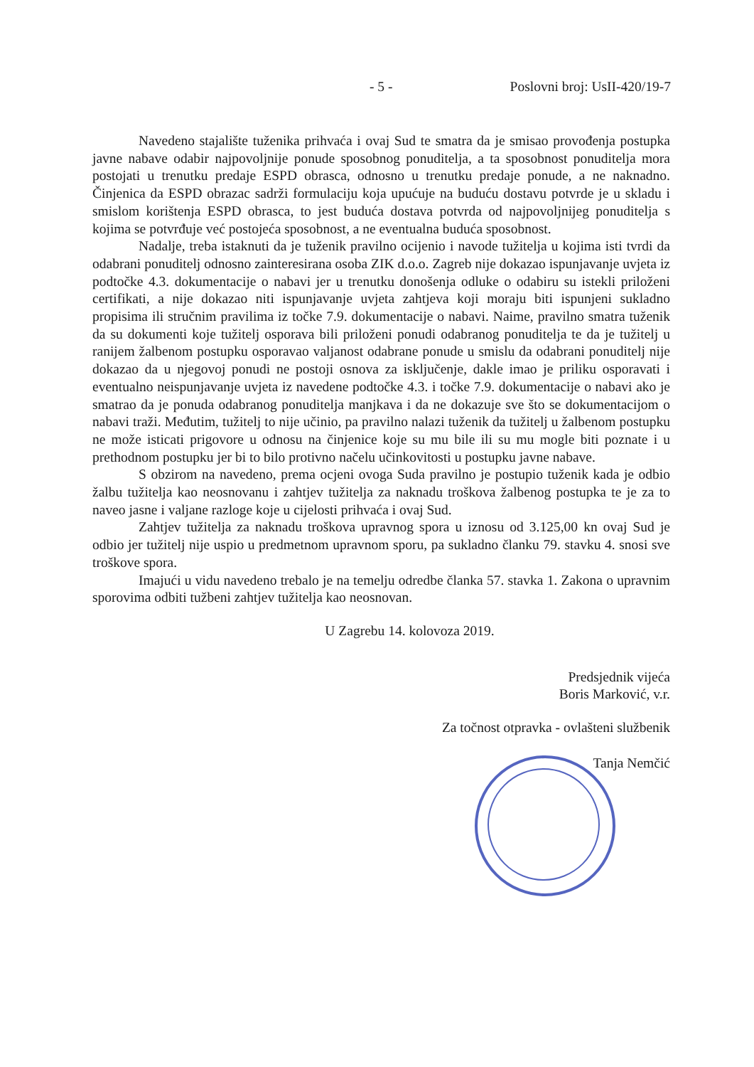- 5 - Poslovni broj: UsII-420/19-7
Navedeno stajalište tuženika prihvaća i ovaj Sud te smatra da je smisao provođenja postupka javne nabave odabir najpovoljnije ponude sposobnog ponuditelja, a ta sposobnost ponuditelja mora postojati u trenutku predaje ESPD obrasca, odnosno u trenutku predaje ponude, a ne naknadno. Činjenica da ESPD obrazac sadrži formulaciju koja upućuje na buduću dostavu potvrde je u skladu i smislom korištenja ESPD obrasca, to jest buduća dostava potvrda od najpovoljnijeg ponuditelja s kojima se potvrđuje već postojeća sposobnost, a ne eventualna buduća sposobnost.
Nadalje, treba istaknuti da je tuženik pravilno ocijenio i navode tužitelja u kojima isti tvrdi da odabrani ponuditelj odnosno zainteresirana osoba ZIK d.o.o. Zagreb nije dokazao ispunjavanje uvjeta iz podtočke 4.3. dokumentacije o nabavi jer u trenutku donošenja odluke o odabiru su istekli priloženi certifikati, a nije dokazao niti ispunjavanje uvjeta zahtjeva koji moraju biti ispunjeni sukladno propisima ili stručnim pravilima iz točke 7.9. dokumentacije o nabavi. Naime, pravilno smatra tuženik da su dokumenti koje tužitelj osporava bili priloženi ponudi odabranog ponuditelja te da je tužitelj u ranijem žalbenom postupku osporavao valjanost odabrane ponude u smislu da odabrani ponuditelj nije dokazao da u njegovoj ponudi ne postoji osnova za isključenje, dakle imao je priliku osporavati i eventualno neispunjavanje uvjeta iz navedene podtočke 4.3. i točke 7.9. dokumentacije o nabavi ako je smatrao da je ponuda odabranog ponuditelja manjkava i da ne dokazuje sve što se dokumentacijom o nabavi traži. Međutim, tužitelj to nije učinio, pa pravilno nalazi tuženik da tužitelj u žalbenom postupku ne može isticati prigovore u odnosu na činjenice koje su mu bile ili su mu mogle biti poznate i u prethodnom postupku jer bi to bilo protivno načelu učinkovitosti u postupku javne nabave.
S obzirom na navedeno, prema ocjeni ovoga Suda pravilno je postupio tuženik kada je odbio žalbu tužitelja kao neosnovanu i zahtjev tužitelja za naknadu troškova žalbenog postupka te je za to naveo jasne i valjane razloge koje u cijelosti prihvaća i ovaj Sud.
Zahtjev tužitelja za naknadu troškova upravnog spora u iznosu od 3.125,00 kn ovaj Sud je odbio jer tužitelj nije uspio u predmetnom upravnom sporu, pa sukladno članku 79. stavku 4. snosi sve troškove spora.
Imajući u vidu navedeno trebalo je na temelju odredbe članka 57. stavka 1. Zakona o upravnim sporovima odbiti tužbeni zahtjev tužitelja kao neosnovan.
U Zagrebu 14. kolovoza 2019.
Predsjednik vijeća
Boris Marković, v.r.
Za točnost otpravka - ovlašteni službenik
Tanja Nemčić